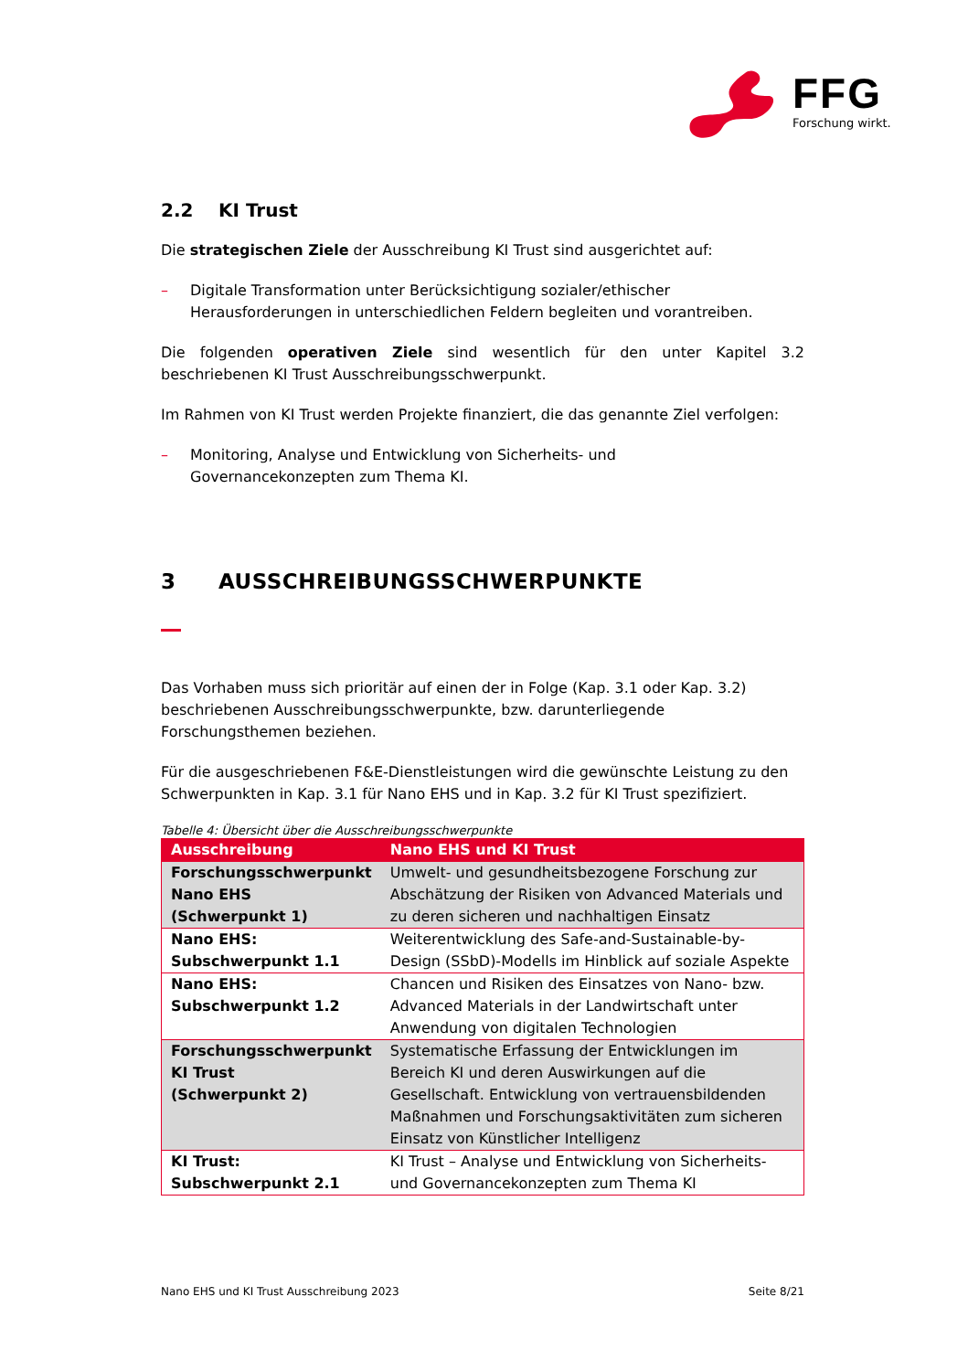FFG
Forschung wirkt.
2.2 KI Trust
Die strategischen Ziele der Ausschreibung KI Trust sind ausgerichtet auf:
– Digitale Transformation unter Berücksichtigung sozialer/ethischer Herausforderungen in unterschiedlichen Feldern begleiten und vorantreiben.
Die folgenden operativen Ziele sind wesentlich für den unter Kapitel 3.2 beschriebenen KI Trust Ausschreibungsschwerpunkt.
Im Rahmen von KI Trust werden Projekte finanziert, die das genannte Ziel verfolgen:
– Monitoring, Analyse und Entwicklung von Sicherheits- und
Governancekonzepten zum Thema KI.
3 AUSSCHREIBUNGSSCHWERPUNKTE
Das Vorhaben muss sich prioritär auf einen der in Folge (Kap. 3.1 oder Kap. 3.2) beschriebenen Ausschreibungsschwerpunkte, bzw. darunterliegende Forschungsthemen beziehen.
Für die ausgeschriebenen F&E-Dienstleistungen wird die gewünschte Leistung zu den Schwerpunkten in Kap. 3.1 für Nano EHS und in Kap. 3.2 für KI Trust spezifiziert.
Tabelle 4: Übersicht über die Ausschreibungsschwerpunkte
| Ausschreibung | Nano EHS und KI Trust |
| --- | --- |
| Forschungsschwerpunkt Nano EHS (Schwerpunkt 1) | Umwelt- und gesundheitsbezogene Forschung zur Abschätzung der Risiken von Advanced Materials und zu deren sicheren und nachhaltigen Einsatz |
| Nano EHS: Subschwerpunkt 1.1 | Weiterentwicklung des Safe-and-Sustainable-by-Design (SSbD)-Modells im Hinblick auf soziale Aspekte |
| Nano EHS: Subschwerpunkt 1.2 | Chancen und Risiken des Einsatzes von Nano- bzw. Advanced Materials in der Landwirtschaft unter Anwendung von digitalen Technologien |
| Forschungsschwerpunkt KI Trust (Schwerpunkt 2) | Systematische Erfassung der Entwicklungen im Bereich KI und deren Auswirkungen auf die Gesellschaft. Entwicklung von vertrauensbildenden Maßnahmen und Forschungsaktivitäten zum sicheren Einsatz von Künstlicher Intelligenz |
| KI Trust: Subschwerpunkt 2.1 | KI Trust – Analyse und Entwicklung von Sicherheits- und Governancekonzepten zum Thema KI |
Nano EHS und KI Trust Ausschreibung 2023 Seite 8/21